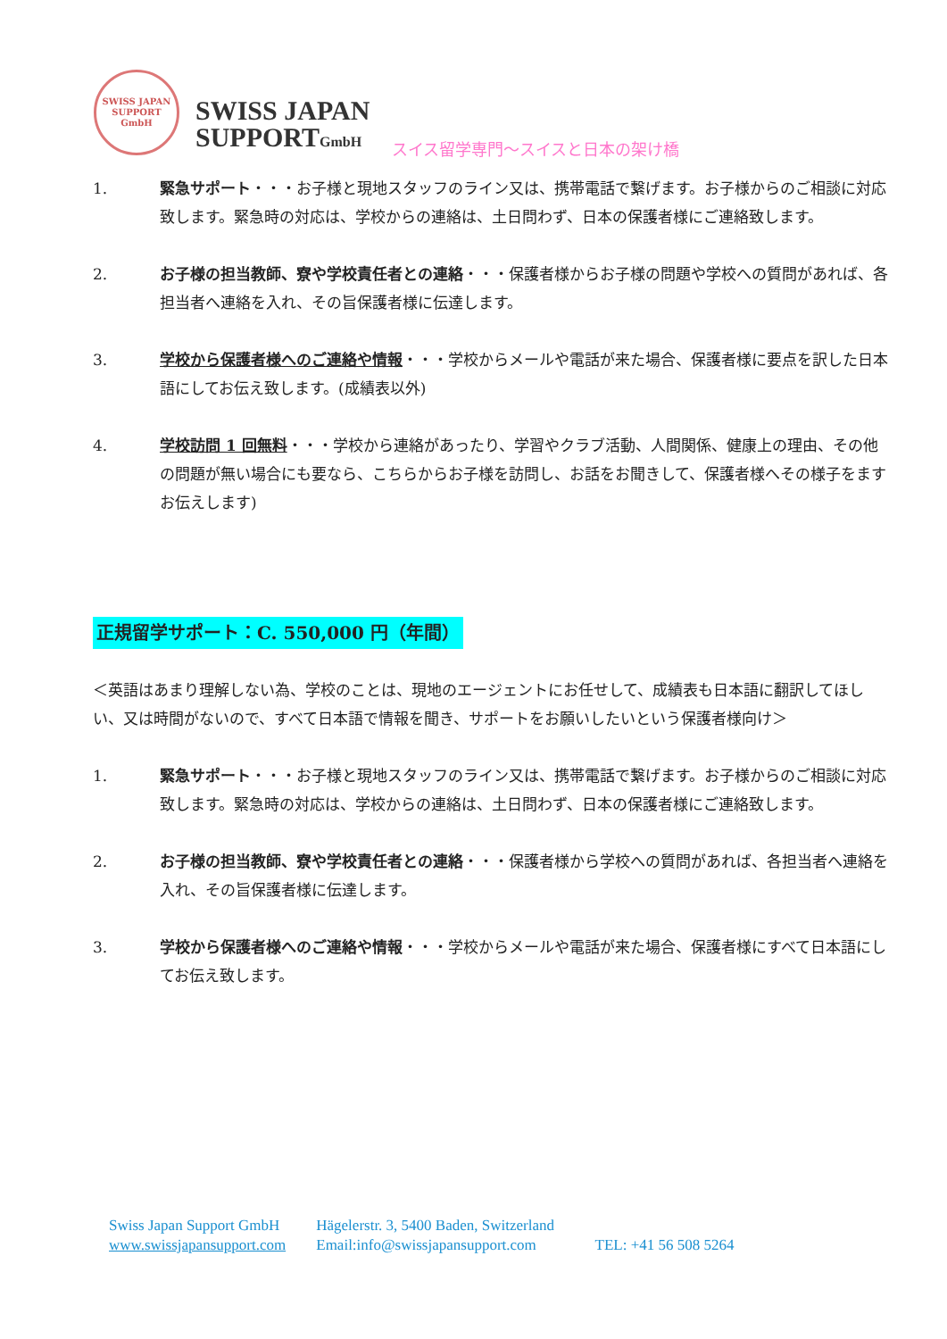SWISS JAPAN
SUPPORT GmbH
SWISS JAPAN
SUPPORTGmbH
スイス留学専門～スイスと日本の架け橋
1. 緊急サポート・・・お子様と現地スタッフのライン又は、携帯電話で繋げます。お子様からのご相談に対応致します。緊急時の対応は、学校からの連絡は、土日問わず、日本の保護者様にご連絡致します。
2. お子様の担当教師、寮や学校責任者との連絡・・・保護者様からお子様の問題や学校への質問があれば、各担当者へ連絡を入れ、その旨保護者様に伝達します。
3. 学校から保護者様へのご連絡や情報・・・学校からメールや電話が来た場合、保護者様に要点を訳した日本語にしてお伝え致します。(成績表以外)
4. 学校訪問 1 回無料・・・学校から連絡があったり、学習やクラブ活動、人間関係、健康上の理由、その他の問題が無い場合にも要なら、こちらからお子様を訪問し、お話をお聞きして、保護者様へその様子をますお伝えします)
正規留学サポート：C. 550,000 円（年間）
＜英語はあまり理解しない為、学校のことは、現地のエージェントにお任せして、成績表も日本語に翻訳してほしい、又は時間がないので、すべて日本語で情報を聞き、サポートをお願いしたいという保護者様向け＞
1. 緊急サポート・・・お子様と現地スタッフのライン又は、携帯電話で繋げます。お子様からのご相談に対応致します。緊急時の対応は、学校からの連絡は、土日問わず、日本の保護者様にご連絡致します。
2. お子様の担当教師、寮や学校責任者との連絡・・・保護者様から学校への質問があれば、各担当者へ連絡を入れ、その旨保護者様に伝達します。
3. 学校から保護者様へのご連絡や情報・・・学校からメールや電話が来た場合、保護者様にすべて日本語にしてお伝え致します。
Swiss Japan Support GmbH Hägelerstr. 3, 5400 Baden, Switzerland
www.swissjapansupport.com Email:info@swissjapansupport.com TEL: +41 56 508 5264